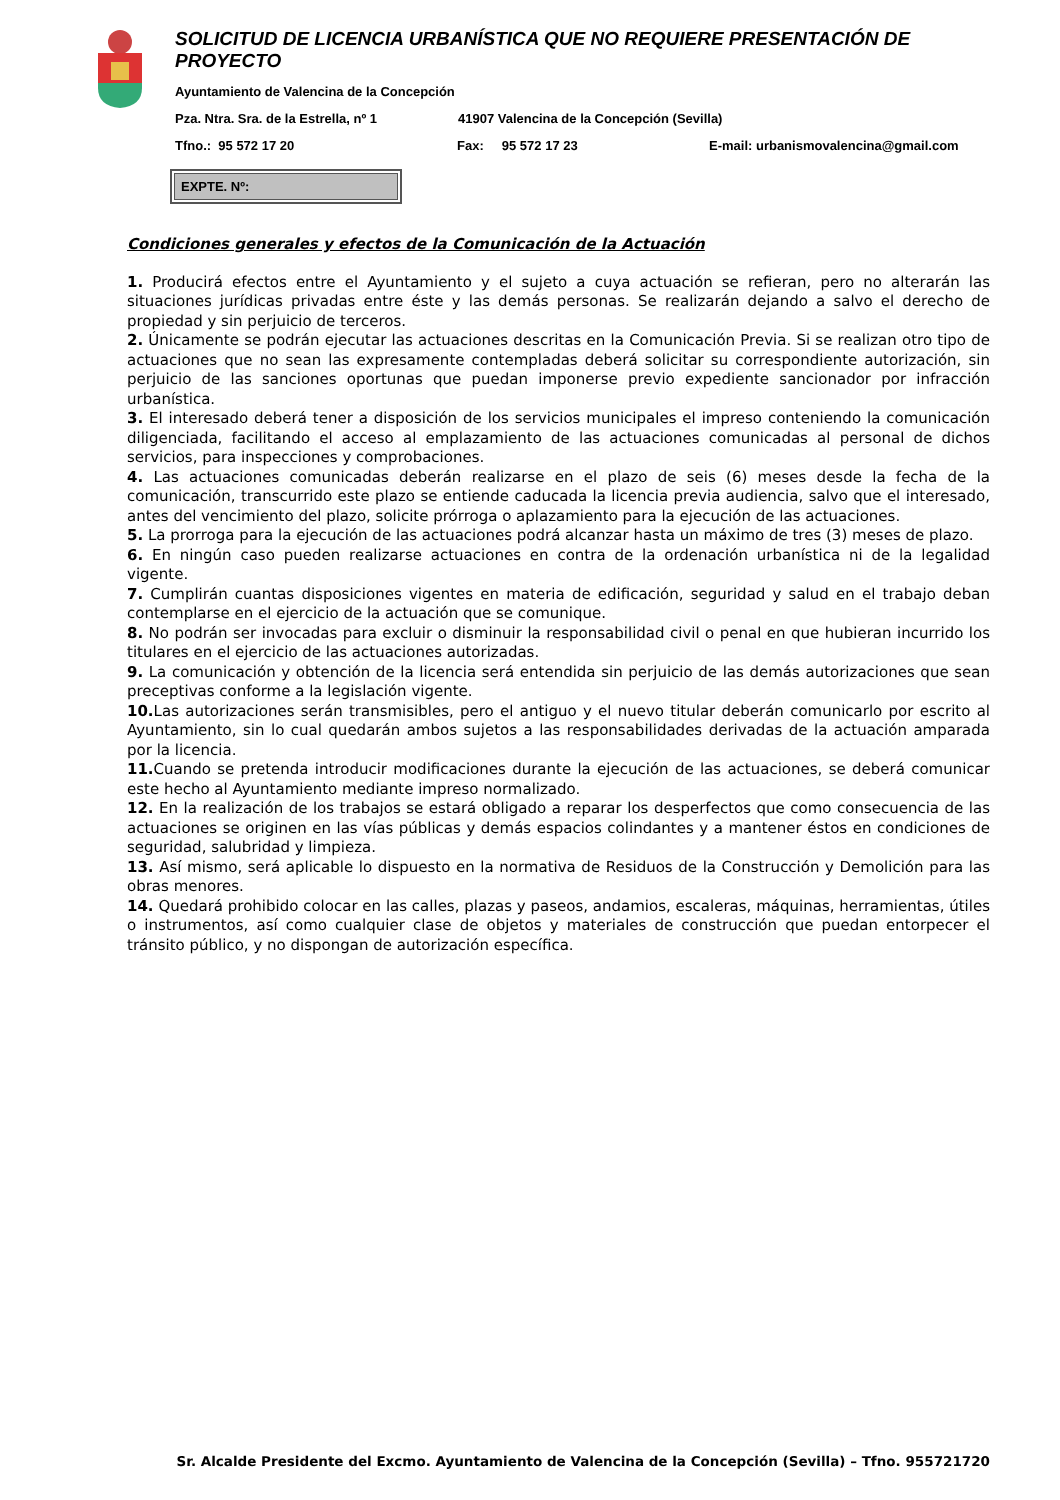SOLICITUD DE LICENCIA URBANÍSTICA QUE NO REQUIERE PRESENTACIÓN DE PROYECTO
Ayuntamiento de Valencina de la Concepción
Pza. Ntra. Sra. de la Estrella, nº 1 41907 Valencina de la Concepción (Sevilla)
Tfno.: 95 572 17 20 Fax: 95 572 17 23 E-mail: urbanismovalencina@gmail.com
EXPTE. Nº:
Condiciones generales y efectos de la Comunicación de la Actuación
1. Producirá efectos entre el Ayuntamiento y el sujeto a cuya actuación se refieran, pero no alterarán las situaciones jurídicas privadas entre éste y las demás personas. Se realizarán dejando a salvo el derecho de propiedad y sin perjuicio de terceros.
2. Únicamente se podrán ejecutar las actuaciones descritas en la Comunicación Previa. Si se realizan otro tipo de actuaciones que no sean las expresamente contempladas deberá solicitar su correspondiente autorización, sin perjuicio de las sanciones oportunas que puedan imponerse previo expediente sancionador por infracción urbanística.
3. El interesado deberá tener a disposición de los servicios municipales el impreso conteniendo la comunicación diligenciada, facilitando el acceso al emplazamiento de las actuaciones comunicadas al personal de dichos servicios, para inspecciones y comprobaciones.
4. Las actuaciones comunicadas deberán realizarse en el plazo de seis (6) meses desde la fecha de la comunicación, transcurrido este plazo se entiende caducada la licencia previa audiencia, salvo que el interesado, antes del vencimiento del plazo, solicite prórroga o aplazamiento para la ejecución de las actuaciones.
5. La prorroga para la ejecución de las actuaciones podrá alcanzar hasta un máximo de tres (3) meses de plazo.
6. En ningún caso pueden realizarse actuaciones en contra de la ordenación urbanística ni de la legalidad vigente.
7. Cumplirán cuantas disposiciones vigentes en materia de edificación, seguridad y salud en el trabajo deban contemplarse en el ejercicio de la actuación que se comunique.
8. No podrán ser invocadas para excluir o disminuir la responsabilidad civil o penal en que hubieran incurrido los titulares en el ejercicio de las actuaciones autorizadas.
9. La comunicación y obtención de la licencia será entendida sin perjuicio de las demás autorizaciones que sean preceptivas conforme a la legislación vigente.
10. Las autorizaciones serán transmisibles, pero el antiguo y el nuevo titular deberán comunicarlo por escrito al Ayuntamiento, sin lo cual quedarán ambos sujetos a las responsabilidades derivadas de la actuación amparada por la licencia.
11. Cuando se pretenda introducir modificaciones durante la ejecución de las actuaciones, se deberá comunicar este hecho al Ayuntamiento mediante impreso normalizado.
12. En la realización de los trabajos se estará obligado a reparar los desperfectos que como consecuencia de las actuaciones se originen en las vías públicas y demás espacios colindantes y a mantener éstos en condiciones de seguridad, salubridad y limpieza.
13. Así mismo, será aplicable lo dispuesto en la normativa de Residuos de la Construcción y Demolición para las obras menores.
14. Quedará prohibido colocar en las calles, plazas y paseos, andamios, escaleras, máquinas, herramientas, útiles o instrumentos, así como cualquier clase de objetos y materiales de construcción que puedan entorpecer el tránsito público, y no dispongan de autorización específica.
Sr. Alcalde Presidente del Excmo. Ayuntamiento de Valencina de la Concepción (Sevilla) – Tfno. 955721720